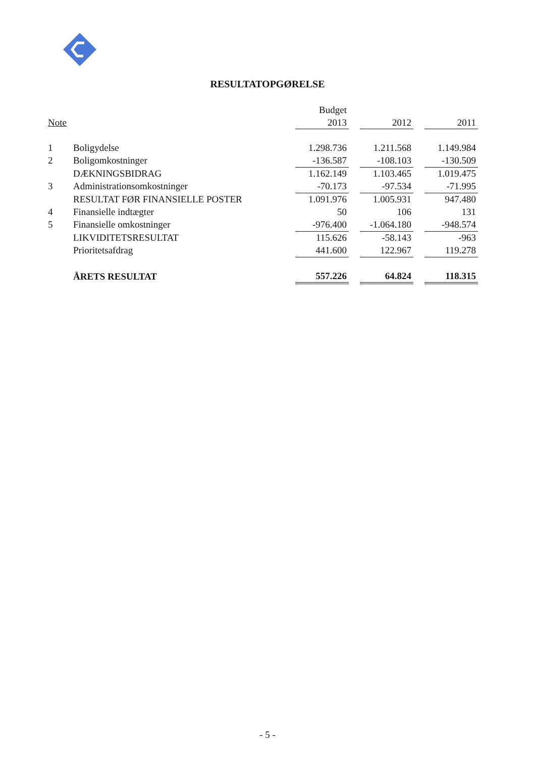RESULTATOPGØRELSE
| | | Budget | | | | |
| --- | --- | --- | --- | --- | --- | --- |
| Note | | 2013 | | 2012 | | 2011 |
| 1 | Boligydelse | 1.298.736 | | 1.211.568 | | 1.149.984 |
| 2 | Boligomkostninger | -136.587 | | -108.103 | | -130.509 |
| | DÆKNINGSBIDRAG | 1.162.149 | | 1.103.465 | | 1.019.475 |
| 3 | Administrationsomkostninger | -70.173 | | -97.534 | | -71.995 |
| | RESULTAT FØR FINANSIELLE POSTER | 1.091.976 | | 1.005.931 | | 947.480 |
| 4 | Finansielle indtægter | 50 | | 106 | | 131 |
| 5 | Finansielle omkostninger | -976.400 | | -1.064.180 | | -948.574 |
| | LIKVIDITETSRESULTAT | 115.626 | | -58.143 | | -963 |
| | Prioritetsafdrag | 441.600 | | 122.967 | | 119.278 |
| | ÅRETS RESULTAT | 557.226 | | 64.824 | | 118.315 |
- 5 -